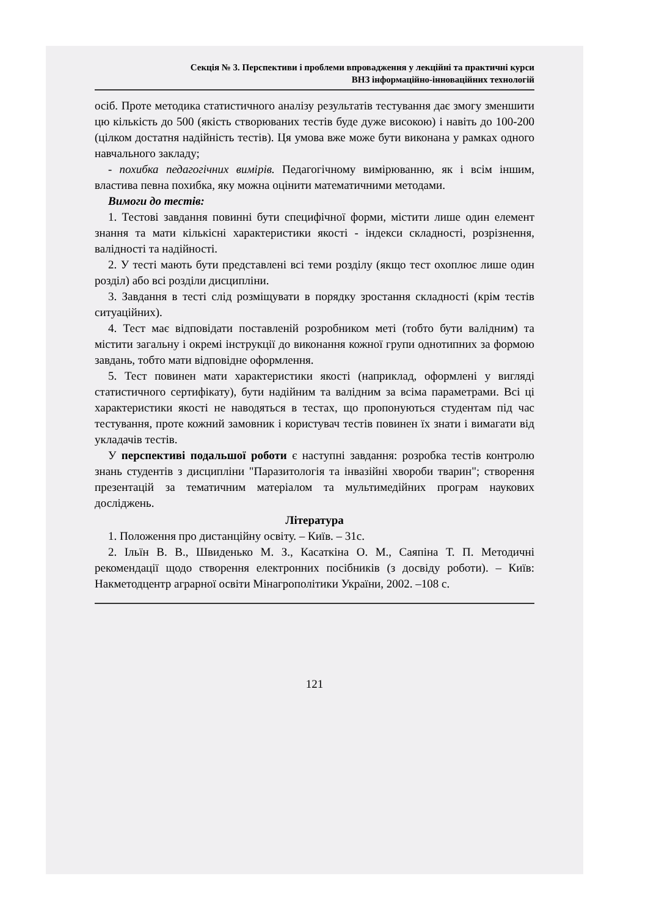Секція № 3. Перспективи і проблеми впровадження у лекційні та практичні курси
ВНЗ інформаційно-інноваційних технологій
осіб. Проте методика статистичного аналізу результатів тестування дає змогу зменшити цю кількість до 500 (якість створюваних тестів буде дуже високою) і навіть до 100-200 (цілком достатня надійність тестів). Ця умова вже може бути виконана у рамках одного навчального закладу;
- похибка педагогічних вимірів. Педагогічному вимірюванню, як і всім іншим, властива певна похибка, яку можна оцінити математичними методами.
Вимоги до тестів:
1. Тестові завдання повинні бути специфічної форми, містити лише один елемент знання та мати кількісні характеристики якості - індекси складності, розрізнення, валідності та надійності.
2. У тесті мають бути представлені всі теми розділу (якщо тест охоплює лише один розділ) або всі розділи дисципліни.
3. Завдання в тесті слід розміщувати в порядку зростання складності (крім тестів ситуаційних).
4. Тест має відповідати поставленій розробником меті (тобто бути валідним) та містити загальну і окремі інструкції до виконання кожної групи однотипних за формою завдань, тобто мати відповідне оформлення.
5. Тест повинен мати характеристики якості (наприклад, оформлені у вигляді статистичного сертифікату), бути надійним та валідним за всіма параметрами. Всі ці характеристики якості не наводяться в тестах, що пропонуються студентам під час тестування, проте кожний замовник і користувач тестів повинен їх знати і вимагати від укладачів тестів.
У перспективі подальшої роботи є наступні завдання: розробка тестів контролю знань студентів з дисципліни "Паразитологія та інвазійні хвороби тварин"; створення презентацій за тематичним матеріалом та мультимедійних програм наукових досліджень.
Література
1. Положення про дистанційну освіту. – Київ. – 31с.
2. Ільїн В. В., Швиденько М. З., Касаткіна О. М., Саяпіна Т. П. Методичні рекомендації щодо створення електронних посібників (з досвіду роботи). – Київ: Накметодцентр аграрної освіти Мінагрополітики України, 2002. –108 с.
121